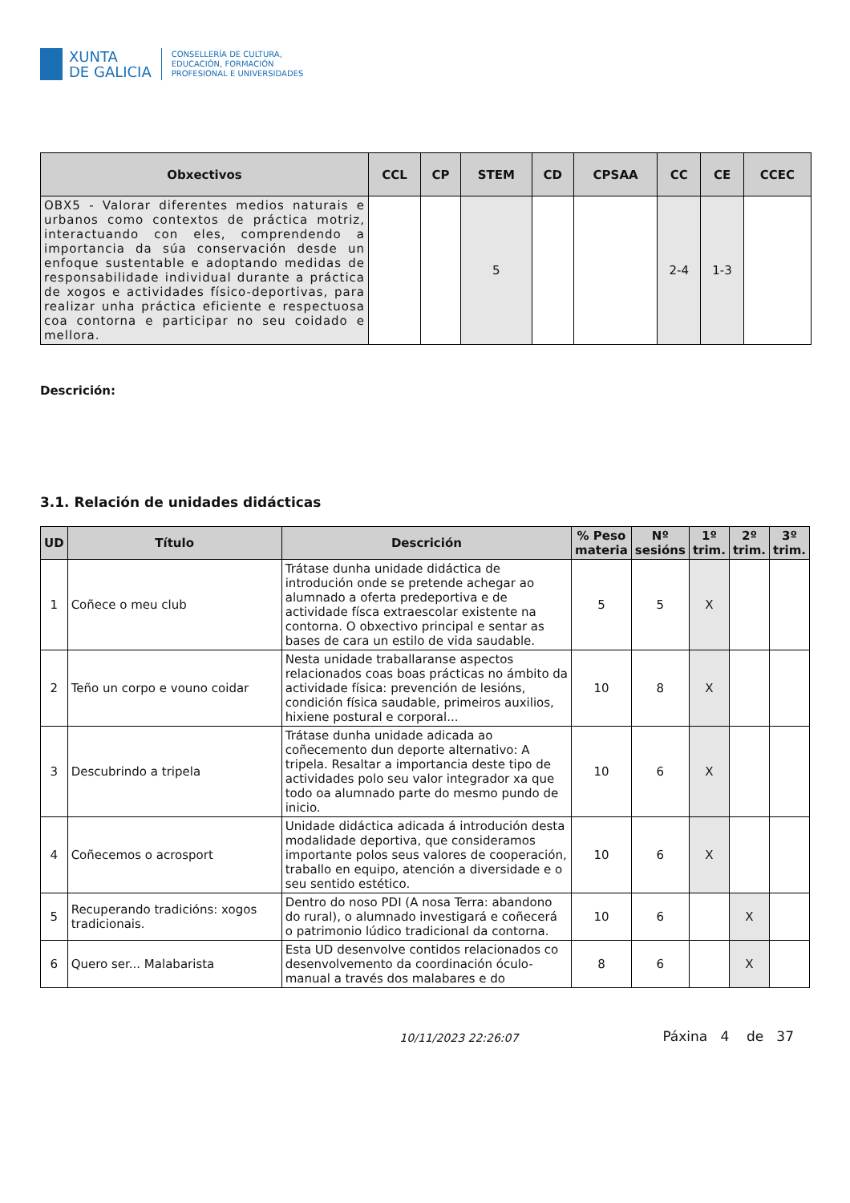XUNTA
DE GALICIA
CONSELLERÍA DE CULTURA,
EDUCACIÓN, FORMACIÓN
PROFESIONAL E UNIVERSIDADES
| Obxectivos | CCL | CP | STEM | CD | CPSAA | CC | CE | CCEC |
| --- | --- | --- | --- | --- | --- | --- | --- | --- |
| OBX5 - Valorar diferentes medios naturais e urbanos como contextos de práctica motriz, interactuando con eles, comprendendo a importancia da súa conservación desde un enfoque sustentable e adoptando medidas de responsabilidade individual durante a práctica de xogos e actividades físico-deportivas, para realizar unha práctica eficiente e respectuosa coa contorna e participar no seu coidado e mellora. | | | 5 | | | 2-4 | 1-3 | |
Descrición:
3.1. Relación de unidades didácticas
| UD | Título | Descrición | % Peso materia | Nº sesións | 1º trim. | 2º trim. | 3º trim. |
| --- | --- | --- | --- | --- | --- | --- | --- |
| 1 | Coñece o meu club | Trátase dunha unidade didáctica de introdución onde se pretende achegar ao alumnado a oferta predeportiva e de actividade físca extraescolar existente na contorna. O obxectivo principal e sentar as bases de cara un estilo de vida saudable. | 5 | 5 | X | | |
| 2 | Teño un corpo e vouno coidar | Nesta unidade traballaranse aspectos relacionados coas boas prácticas no ámbito da actividade física: prevención de lesións, condición física saudable, primeiros auxilios, hixiene postural e corporal... | 10 | 8 | X | | |
| 3 | Descubrindo a tripela | Trátase dunha unidade adicada ao coñecemento dun deporte alternativo: A tripela. Resaltar a importancia deste tipo de actividades polo seu valor integrador xa que todo oa alumnado parte do mesmo pundo de inicio. | 10 | 6 | X | | |
| 4 | Coñecemos o acrosport | Unidade didáctica adicada á introdución desta modalidade deportiva, que consideramos importante polos seus valores de cooperación, traballo en equipo, atención a diversidade e o seu sentido estético. | 10 | 6 | X | | |
| 5 | Recuperando tradicións: xogos tradicionais. | Dentro do noso PDI (A nosa Terra: abandono do rural), o alumnado investigará e coñecerá o patrimonio lúdico tradicional da contorna. | 10 | 6 | | X | |
| 6 | Quero ser... Malabarista | Esta UD desenvolve contidos relacionados co desenvolvemento da coordinación óculo-manual a través dos malabares e do | 8 | 6 | | X | |
10/11/2023 22:26:07 Páxina 4 de 37